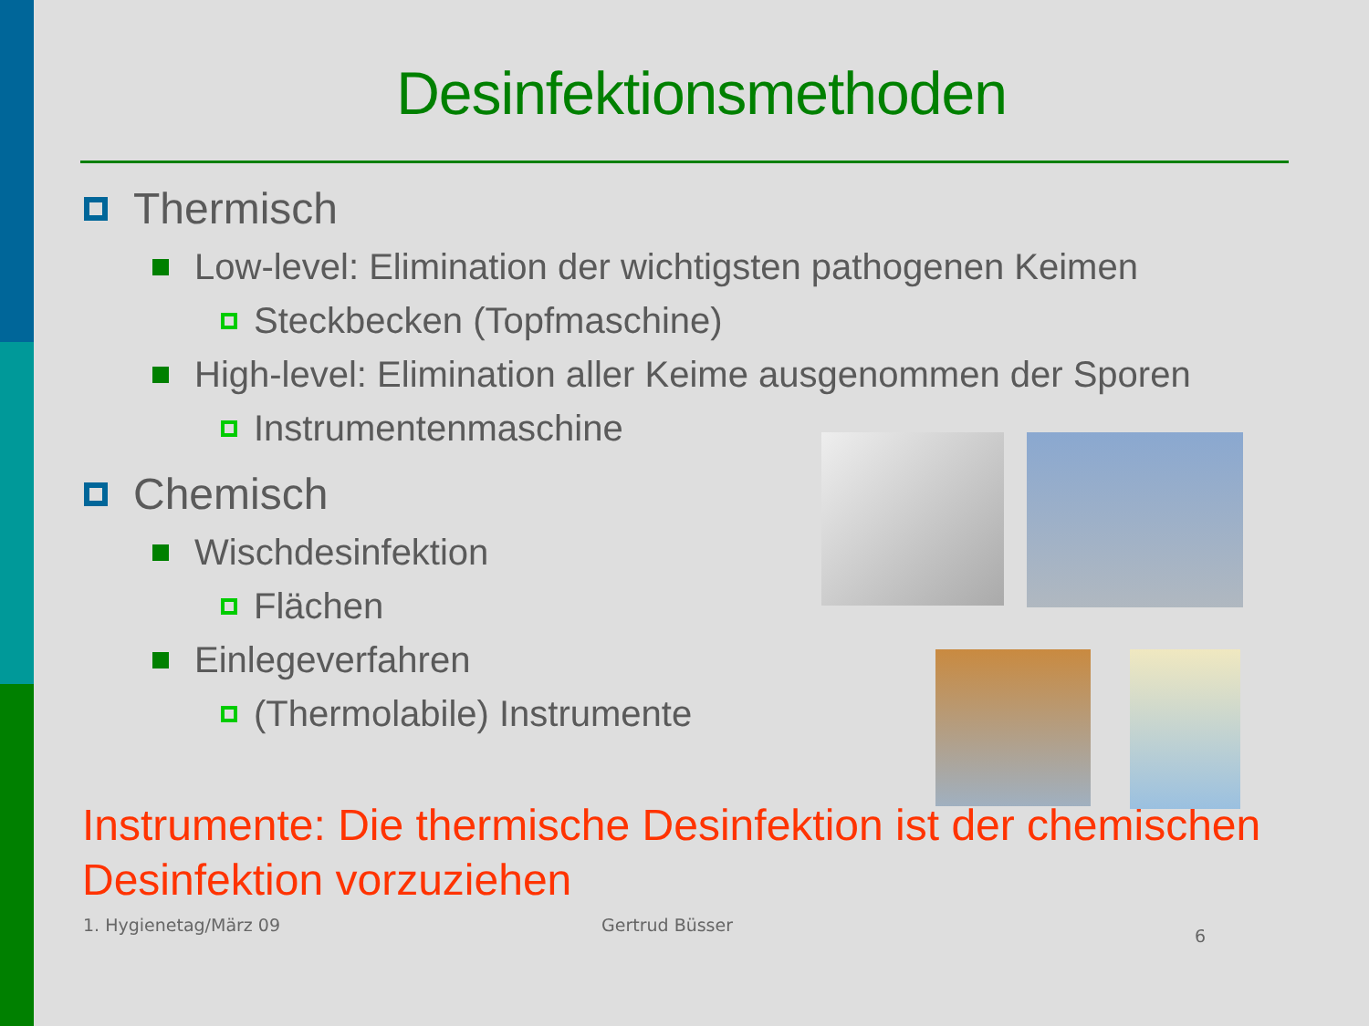Desinfektionsmethoden
Thermisch
Low-level: Elimination der wichtigsten pathogenen Keimen
Steckbecken (Topfmaschine)
High-level: Elimination aller Keime ausgenommen der Sporen
Instrumentenmaschine
Chemisch
Wischdesinfektion
Flächen
Einlegeverfahren
(Thermolabile) Instrumente
Instrumente: Die thermische Desinfektion ist der chemischen Desinfektion vorzuziehen
1. Hygienetag/März 09 Gertrud Büsser 6